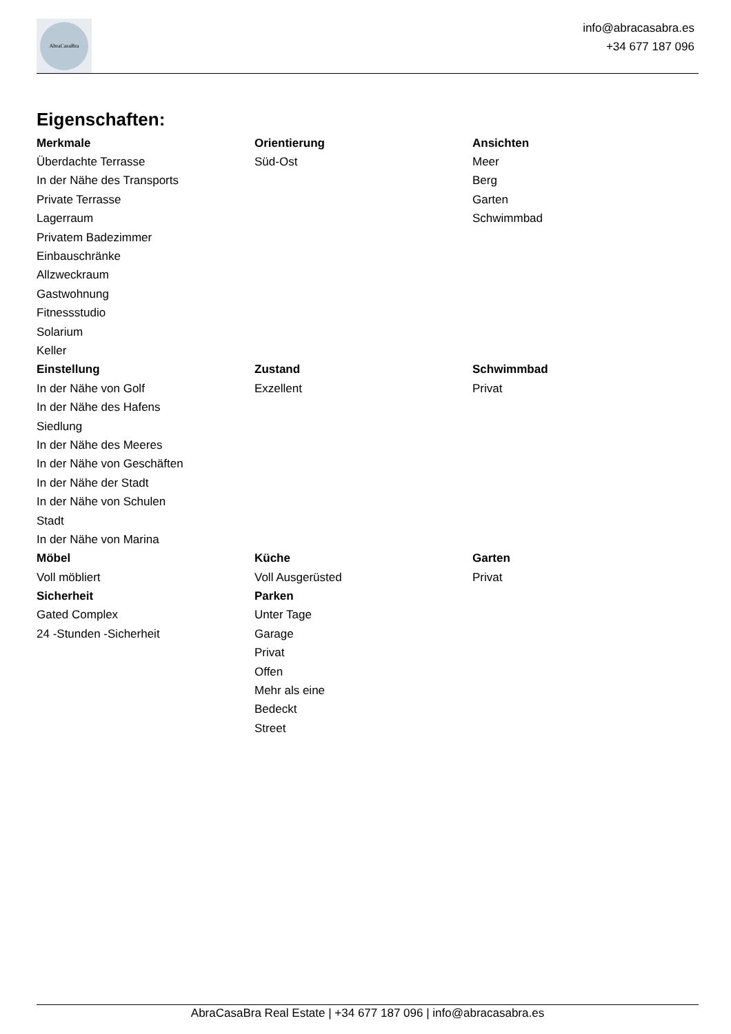AbraCasaBra
info@abracasabra.es
+34 677 187 096
Eigenschaften:
| Merkmale | Orientierung | Ansichten |
| --- | --- | --- |
| Überdachte Terrasse | Süd-Ost | Meer |
| In der Nähe des Transports | | Berg |
| Private Terrasse | | Garten |
| Lagerraum | | Schwimmbad |
| Privatem Badezimmer | | |
| Einbauschränke | | |
| Allzweckraum | | |
| Gastwohnung | | |
| Fitnessstudio | | |
| Solarium | | |
| Keller | | |
| Einstellung | Zustand | Schwimmbad |
| In der Nähe von Golf | Exzellent | Privat |
| In der Nähe des Hafens | | |
| Siedlung | | |
| In der Nähe des Meeres | | |
| In der Nähe von Geschäften | | |
| In der Nähe der Stadt | | |
| In der Nähe von Schulen | | |
| Stadt | | |
| In der Nähe von Marina | | |
| Möbel | Küche | Garten |
| Voll möbliert | Voll Ausgerüsted | Privat |
| Sicherheit | Parken | |
| Gated Complex | Unter Tage | |
| 24 -Stunden -Sicherheit | Garage | |
| | Privat | |
| | Offen | |
| | Mehr als eine | |
| | Bedeckt | |
| | Street | |
AbraCasaBra Real Estate | +34 677 187 096 | info@abracasabra.es